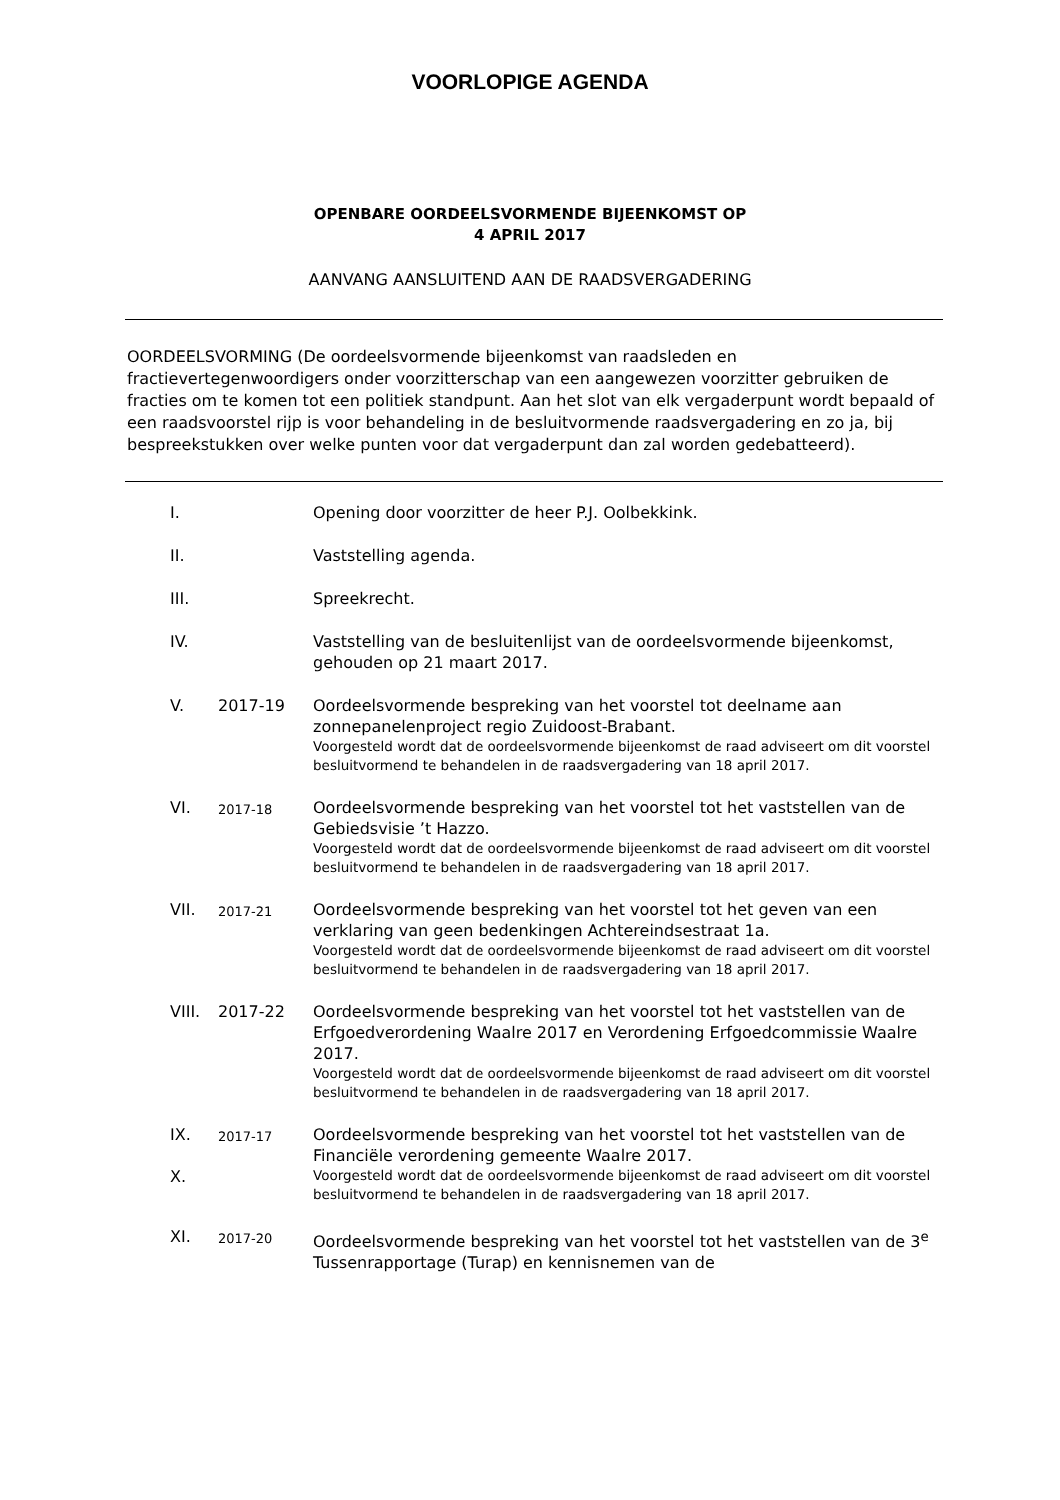VOORLOPIGE AGENDA
OPENBARE OORDEELSVORMENDE BIJEENKOMST OP
4 APRIL 2017
AANVANG AANSLUITEND AAN DE RAADSVERGADERING
OORDEELSVORMING (De oordeelsvormende bijeenkomst van raadsleden en fractievertegenwoordigers onder voorzitterschap van een aangewezen voorzitter gebruiken de fracties om te komen tot een politiek standpunt. Aan het slot van elk vergaderpunt wordt bepaald of een raadsvoorstel rijp is voor behandeling in de besluitvormende raadsvergadering en zo ja, bij bespreekstukken over welke punten voor dat vergaderpunt dan zal worden gedebatteerd).
| I. | | Opening door voorzitter de heer P.J. Oolbekkink. |
| II. | | Vaststelling agenda. |
| III. | | Spreekrecht. |
| IV. | | Vaststelling van de besluitenlijst van de oordeelsvormende bijeenkomst, gehouden op 21 maart 2017. |
| V. | 2017-19 | Oordeelsvormende bespreking van het voorstel tot deelname aan zonnepanelenproject regio Zuidoost-Brabant. Voorgesteld wordt dat de oordeelsvormende bijeenkomst de raad adviseert om dit voorstel besluitvormend te behandelen in de raadsvergadering van 18 april 2017. |
| VI. | 2017-18 | Oordeelsvormende bespreking van het voorstel tot het vaststellen van de Gebiedsvisie ’t Hazzo. Voorgesteld wordt dat de oordeelsvormende bijeenkomst de raad adviseert om dit voorstel besluitvormend te behandelen in de raadsvergadering van 18 april 2017. |
| VII. | 2017-21 | Oordeelsvormende bespreking van het voorstel tot het geven van een verklaring van geen bedenkingen Achtereindsestraat 1a. Voorgesteld wordt dat de oordeelsvormende bijeenkomst de raad adviseert om dit voorstel besluitvormend te behandelen in de raadsvergadering van 18 april 2017. |
| VIII. | 2017-22 | Oordeelsvormende bespreking van het voorstel tot het vaststellen van de Erfgoedverordening Waalre 2017 en Verordening Erfgoedcommissie Waalre 2017. Voorgesteld wordt dat de oordeelsvormende bijeenkomst de raad adviseert om dit voorstel besluitvormend te behandelen in de raadsvergadering van 18 april 2017. |
| IX. X. | 2017-17 | Oordeelsvormende bespreking van het voorstel tot het vaststellen van de Financiële verordening gemeente Waalre 2017. Voorgesteld wordt dat de oordeelsvormende bijeenkomst de raad adviseert om dit voorstel besluitvormend te behandelen in de raadsvergadering van 18 april 2017. |
| XI. | 2017-20 | Oordeelsvormende bespreking van het voorstel tot het vaststellen van de 3<sup>e</sup> Tussenrapportage (Turap) en kennisnemen van de |